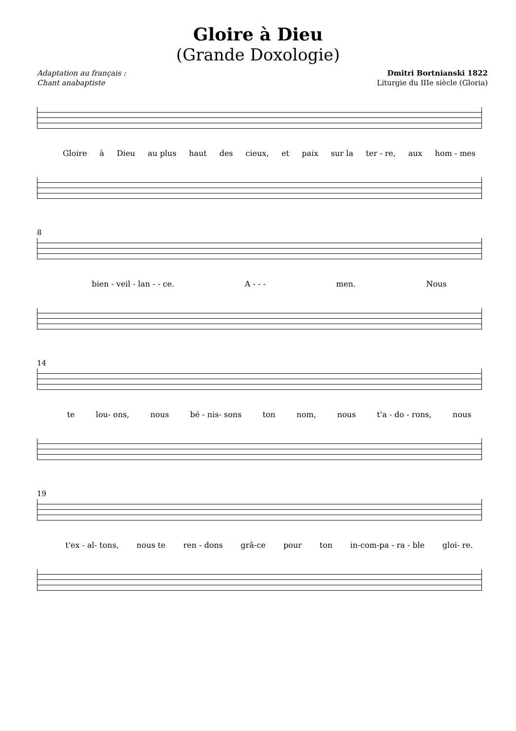Gloire à Dieu
(Grande Doxologie)
Adaptation au français :
Chant anabaptiste
Dmitri Bortnianski 1822
Liturgie du IIIe siècle (Gloria)
Gloire à Dieu au plus haut des cieux, et paix sur la ter - re, aux hom - mes
8
bien - veil - lan - - ce. A - - - men. Nous
14
te lou- ons, nous bé - nis- sons ton nom, nous t'a - do - rons, nous
19
t'ex - al- tons, nous te ren - dons grâ-ce pour ton in-com-pa - ra - ble gloi- re.